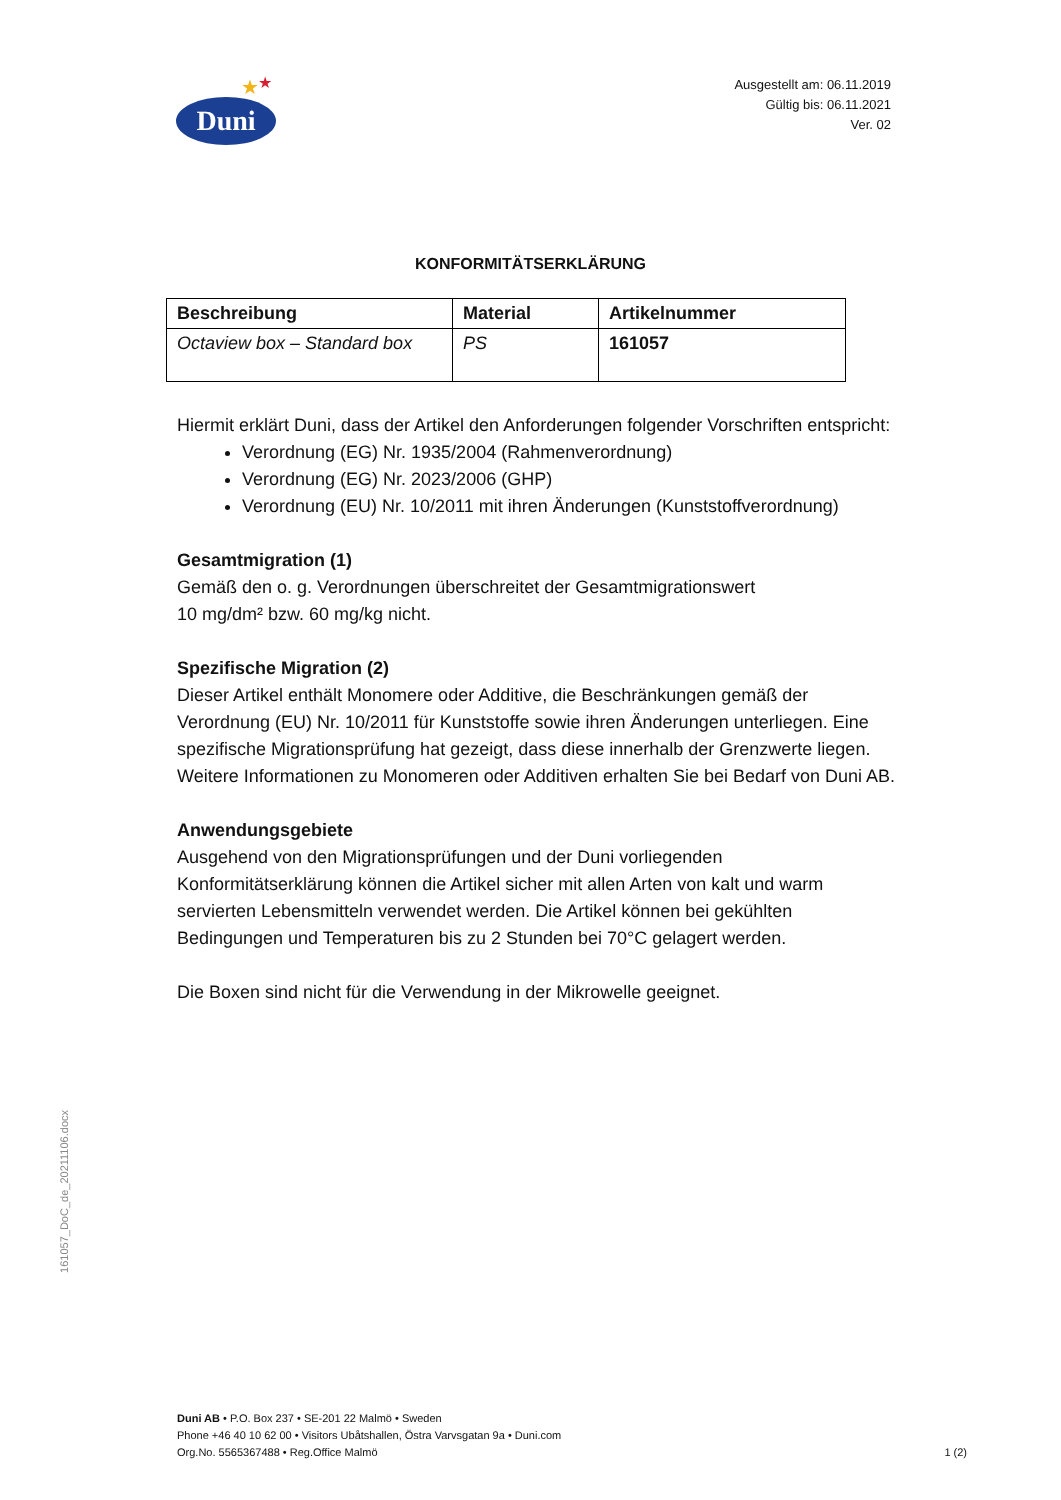★ ★
Duni
Ausgestellt am: 06.11.2019
Gültig bis: 06.11.2021
Ver. 02
KONFORMITÄTSERKLÄRUNG
| Beschreibung | Material | Artikelnummer |
| --- | --- | --- |
| Octaview box – Standard box | PS | 161057 |
Hiermit erklärt Duni, dass der Artikel den Anforderungen folgender Vorschriften entspricht:
Verordnung (EG) Nr. 1935/2004 (Rahmenverordnung)
Verordnung (EG) Nr. 2023/2006 (GHP)
Verordnung (EU) Nr. 10/2011 mit ihren Änderungen (Kunststoffverordnung)
Gesamtmigration (1)
Gemäß den o. g. Verordnungen überschreitet der Gesamtmigrationswert
10 mg/dm² bzw. 60 mg/kg nicht.
Spezifische Migration (2)
Dieser Artikel enthält Monomere oder Additive, die Beschränkungen gemäß der Verordnung (EU) Nr. 10/2011 für Kunststoffe sowie ihren Änderungen unterliegen. Eine spezifische Migrationsprüfung hat gezeigt, dass diese innerhalb der Grenzwerte liegen. Weitere Informationen zu Monomeren oder Additiven erhalten Sie bei Bedarf von Duni AB.
Anwendungsgebiete
Ausgehend von den Migrationsprüfungen und der Duni vorliegenden Konformitätserklärung können die Artikel sicher mit allen Arten von kalt und warm servierten Lebensmitteln verwendet werden. Die Artikel können bei gekühlten Bedingungen und Temperaturen bis zu 2 Stunden bei 70°C gelagert werden.
Die Boxen sind nicht für die Verwendung in der Mikrowelle geeignet.
161057_DoC_de_20211106.docx
Duni AB • P.O. Box 237 • SE-201 22 Malmö • Sweden
Phone +46 40 10 62 00 • Visitors Ubåtshallen, Östra Varvsgatan 9a • Duni.com
Org.No. 5565367488 • Reg.Office Malmö
1 (2)